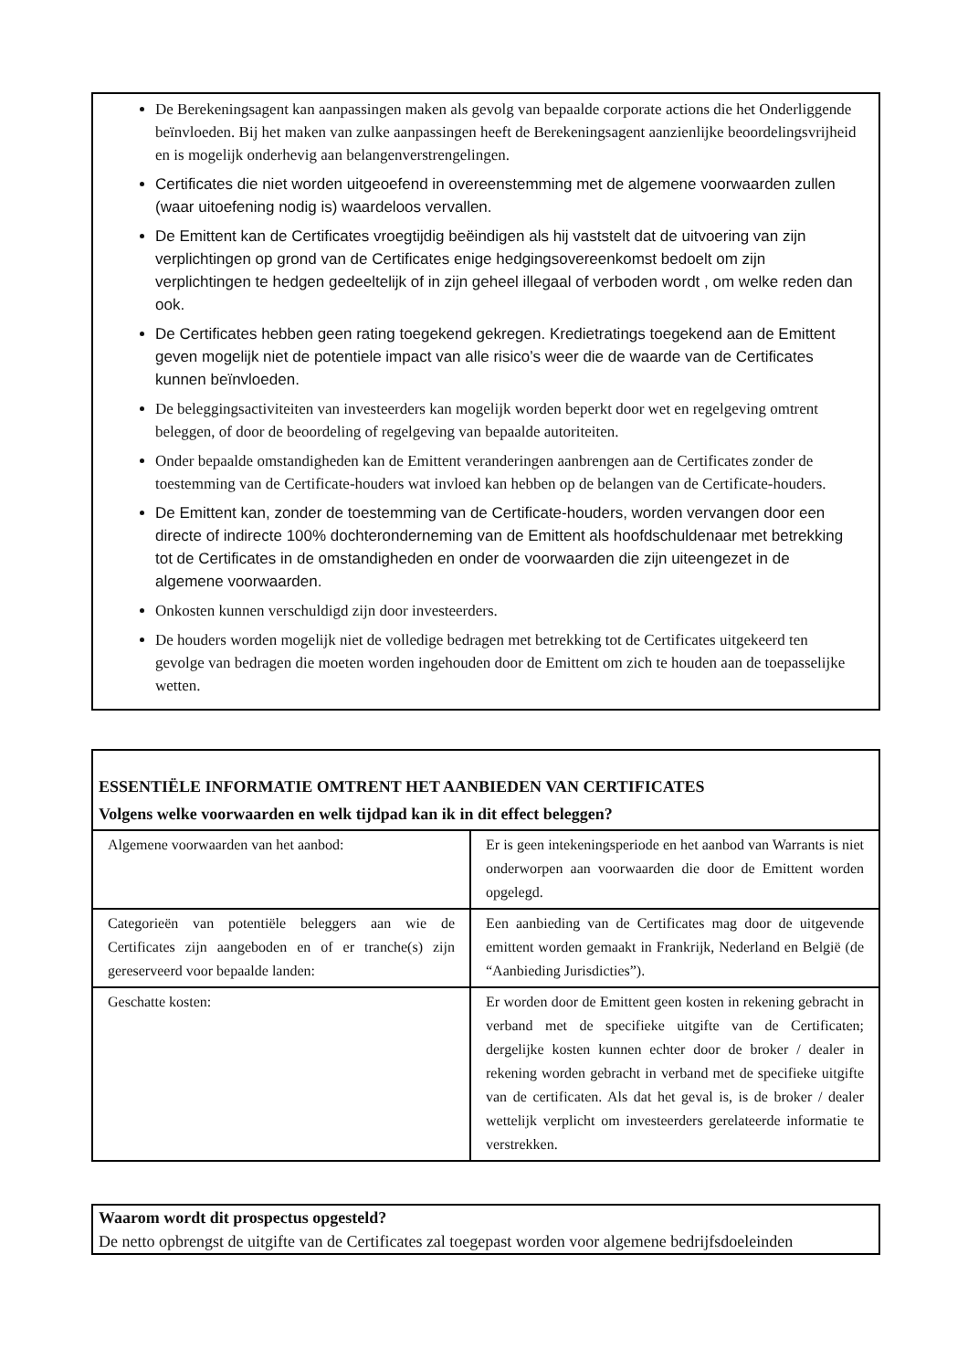De Berekeningsagent kan aanpassingen maken als gevolg van bepaalde corporate actions die het Onderliggende beïnvloeden. Bij het maken van zulke aanpassingen heeft de Berekeningsagent aanzienlijke beoordelingsvrijheid en is mogelijk onderhevig aan belangenverstrengelingen.
Certificates die niet worden uitgeoefend in overeenstemming met de algemene voorwaarden zullen (waar uitoefening nodig is) waardeloos vervallen.
De Emittent kan de Certificates vroegtijdig beëindigen als hij vaststelt dat de uitvoering van zijn verplichtingen op grond van de Certificates enige hedgingsovereenkomst bedoelt om zijn verplichtingen te hedgen gedeeltelijk of in zijn geheel illegaal of verboden wordt , om welke reden dan ook.
De Certificates hebben geen rating toegekend gekregen. Kredietratings toegekend aan de Emittent geven mogelijk niet de potentiele impact van alle risico’s weer die de waarde van de Certificates kunnen beïnvloeden.
De beleggingsactiviteiten van investeerders kan mogelijk worden beperkt door wet en regelgeving omtrent beleggen, of door de beoordeling of regelgeving van bepaalde autoriteiten.
Onder bepaalde omstandigheden kan de Emittent veranderingen aanbrengen aan de Certificates zonder de toestemming van de Certificate-houders wat invloed kan hebben op de belangen van de Certificate-houders.
De Emittent kan, zonder de toestemming van de Certificate-houders, worden vervangen door een directe of indirecte 100% dochteronderneming van de Emittent als hoofdschuldenaar met betrekking tot de Certificates in de omstandigheden en onder de voorwaarden die zijn uiteengezet in de algemene voorwaarden.
Onkosten kunnen verschuldigd zijn door investeerders.
De houders worden mogelijk niet de volledige bedragen met betrekking tot de Certificates uitgekeerd ten gevolge van bedragen die moeten worden ingehouden door de Emittent om zich te houden aan de toepasselijke wetten.
ESSENTIËLE INFORMATIE OMTRENT HET AANBIEDEN VAN CERTIFICATES
Volgens welke voorwaarden en welk tijdpad kan ik in dit effect beleggen?
| Algemene voorwaarden van het aanbod: | Er is geen intekeningsperiode en het aanbod van Warrants is niet onderworpen aan voorwaarden die door de Emittent worden opgelegd. |
| Categorieën van potentiële beleggers aan wie de Certificates zijn aangeboden en of er tranche(s) zijn gereserveerd voor bepaalde landen: | Een aanbieding van de Certificates mag door de uitgevende emittent worden gemaakt in Frankrijk, Nederland en België (de “Aanbieding Jurisdicties”). |
| Geschatte kosten: | Er worden door de Emittent geen kosten in rekening gebracht in verband met de specifieke uitgifte van de Certificaten; dergelijke kosten kunnen echter door de broker / dealer in rekening worden gebracht in verband met de specifieke uitgifte van de certificaten. Als dat het geval is, is de broker / dealer wettelijk verplicht om investeerders gerelateerde informatie te verstrekken. |
Waarom wordt dit prospectus opgesteld?
De netto opbrengst de uitgifte van de Certificates zal toegepast worden voor algemene bedrijfsdoeleinden